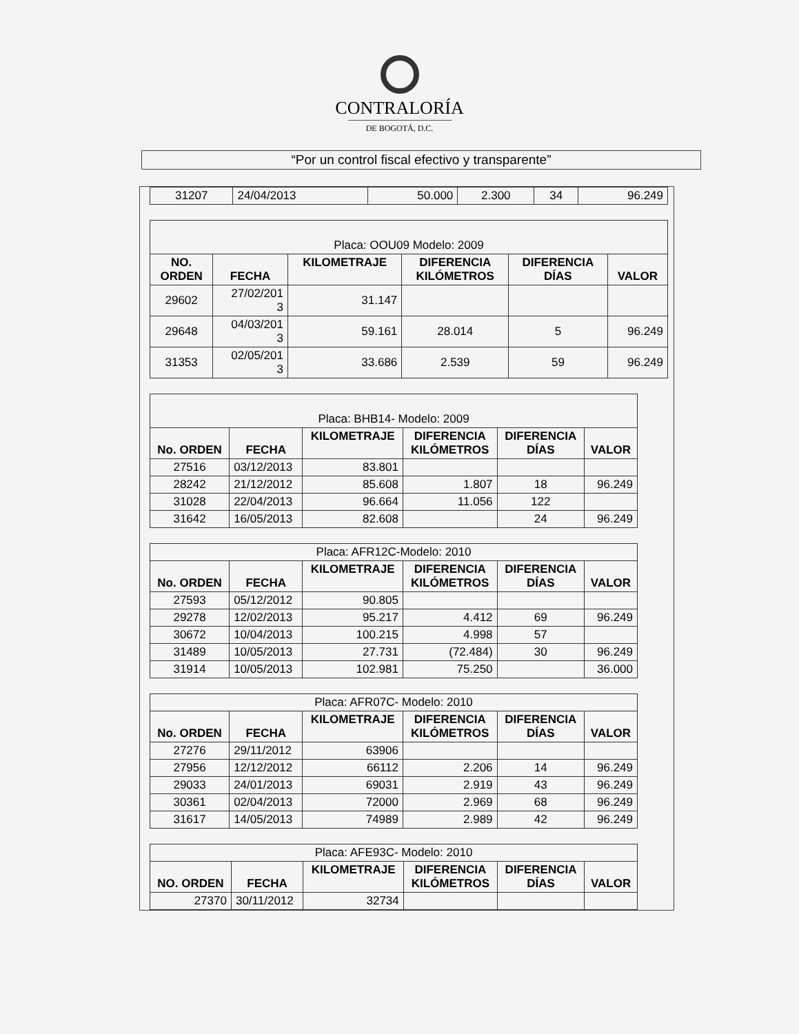CONTRALORÍA
DE BOGOTÁ, D.C.
“Por un control fiscal efectivo y transparente”
| 31207 | 24/04/2013 | 50.000 | 2.300 | 34 | 96.249 |
| Placa: OOU09 Modelo: 2009 | | | | | |
| --- | --- | --- | --- | --- | --- |
| NO. ORDEN | FECHA | KILOMETRAJE | DIFERENCIA KILÓMETROS | DIFERENCIA DÍAS | VALOR |
| 29602 | 27/02/201 3 | 31.147 | | | |
| 29648 | 04/03/201 3 | 59.161 | 28.014 | 5 | 96.249 |
| 31353 | 02/05/201 3 | 33.686 | 2.539 | 59 | 96.249 |
| Placa: BHB14- Modelo: 2009 | | | | | |
| --- | --- | --- | --- | --- | --- |
| No. ORDEN | FECHA | KILOMETRAJE | DIFERENCIA KILÓMETROS | DIFERENCIA DÍAS | VALOR |
| 27516 | 03/12/2013 | 83.801 | | | |
| 28242 | 21/12/2012 | 85.608 | 1.807 | 18 | 96.249 |
| 31028 | 22/04/2013 | 96.664 | 11.056 | 122 | |
| 31642 | 16/05/2013 | 82.608 | | 24 | 96.249 |
| Placa: AFR12C-Modelo: 2010 | | | | | |
| --- | --- | --- | --- | --- | --- |
| No. ORDEN | FECHA | KILOMETRAJE | DIFERENCIA KILÓMETROS | DIFERENCIA DÍAS | VALOR |
| 27593 | 05/12/2012 | 90.805 | | | |
| 29278 | 12/02/2013 | 95.217 | 4.412 | 69 | 96.249 |
| 30672 | 10/04/2013 | 100.215 | 4.998 | 57 | |
| 31489 | 10/05/2013 | 27.731 | (72.484) | 30 | 96.249 |
| 31914 | 10/05/2013 | 102.981 | 75.250 | | 36.000 |
| Placa: AFR07C- Modelo: 2010 | | | | | |
| --- | --- | --- | --- | --- | --- |
| No. ORDEN | FECHA | KILOMETRAJE | DIFERENCIA KILÓMETROS | DIFERENCIA DÍAS | VALOR |
| 27276 | 29/11/2012 | 63906 | | | |
| 27956 | 12/12/2012 | 66112 | 2.206 | 14 | 96.249 |
| 29033 | 24/01/2013 | 69031 | 2.919 | 43 | 96.249 |
| 30361 | 02/04/2013 | 72000 | 2.969 | 68 | 96.249 |
| 31617 | 14/05/2013 | 74989 | 2.989 | 42 | 96.249 |
| Placa: AFE93C- Modelo: 2010 | | | | | |
| --- | --- | --- | --- | --- | --- |
| NO. ORDEN | FECHA | KILOMETRAJE | DIFERENCIA KILÓMETROS | DIFERENCIA DÍAS | VALOR |
| 27370 | 30/11/2012 | 32734 | | | |